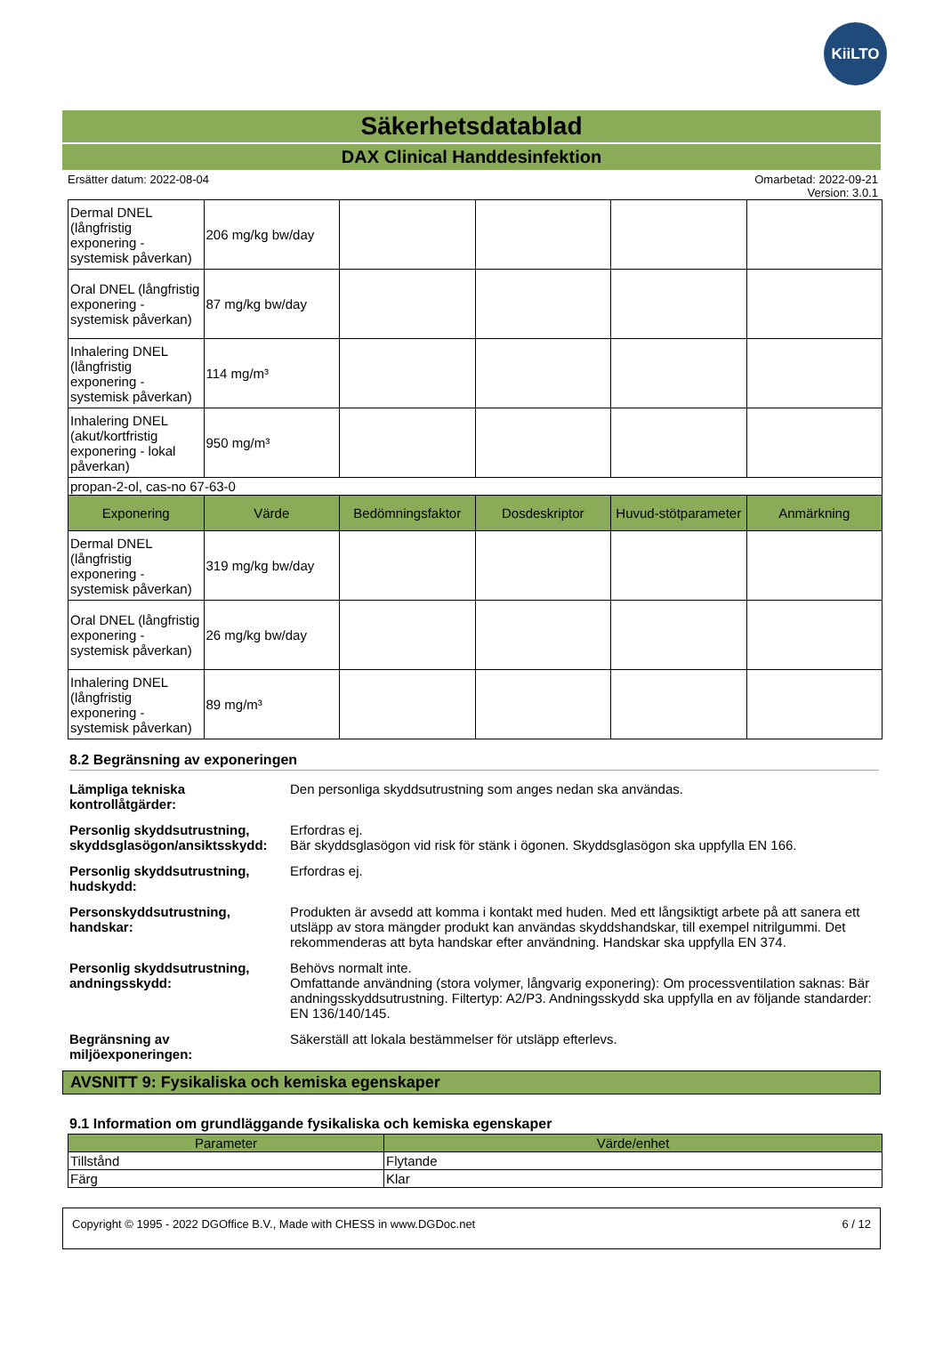KiiLTO
Säkerhetsdatablad
DAX Clinical Handdesinfektion
Ersätter datum: 2022-08-04 Omarbetad: 2022-09-21
Version: 3.0.1
| Dermal DNEL (långfristig exponering - systemisk påverkan) | 206 mg/kg bw/day | | | | |
| Oral DNEL (långfristig exponering - systemisk påverkan) | 87 mg/kg bw/day | | | | |
| Inhalering DNEL (långfristig exponering - systemisk påverkan) | 114 mg/m³ | | | | |
| Inhalering DNEL (akut/kortfristig exponering - lokal påverkan) | 950 mg/m³ | | | | |
| propan-2-ol, cas-no 67-63-0 | | | | | |
| Exponering | Värde | Bedömningsfaktor | Dosdeskriptor | Huvud-stötparameter | Anmärkning |
| Dermal DNEL (långfristig exponering - systemisk påverkan) | 319 mg/kg bw/day | | | | |
| Oral DNEL (långfristig exponering - systemisk påverkan) | 26 mg/kg bw/day | | | | |
| Inhalering DNEL (långfristig exponering - systemisk påverkan) | 89 mg/m³ | | | | |
8.2 Begränsning av exponeringen
Lämpliga tekniska kontrollåtgärder:
Den personliga skyddsutrustning som anges nedan ska användas.
Personlig skyddsutrustning, skyddsglasögon/ansiktsskydd:
Erfordras ej.
Bär skyddsglasögon vid risk för stänk i ögonen. Skyddsglasögon ska uppfylla EN 166.
Personlig skyddsutrustning, hudskydd:
Erfordras ej.
Personskyddsutrustning, handskar:
Produkten är avsedd att komma i kontakt med huden. Med ett långsiktigt arbete på att sanera ett utsläpp av stora mängder produkt kan användas skyddshandskar, till exempel nitrilgummi. Det rekommenderas att byta handskar efter användning. Handskar ska uppfylla EN 374.
Personlig skyddsutrustning, andningsskydd:
Behövs normalt inte.
Omfattande användning (stora volymer, långvarig exponering): Om processventilation saknas: Bär andningsskyddsutrustning. Filtertyp: A2/P3. Andningsskydd ska uppfylla en av följande standarder: EN 136/140/145.
Begränsning av miljöexponeringen:
Säkerställ att lokala bestämmelser för utsläpp efterlevs.
AVSNITT 9: Fysikaliska och kemiska egenskaper
9.1 Information om grundläggande fysikaliska och kemiska egenskaper
| Parameter | Värde/enhet |
| --- | --- |
| Tillstånd | Flytande |
| Färg | Klar |
Copyright © 1995 - 2022 DGOffice B.V., Made with CHESS in www.DGDoc.net 6 / 12